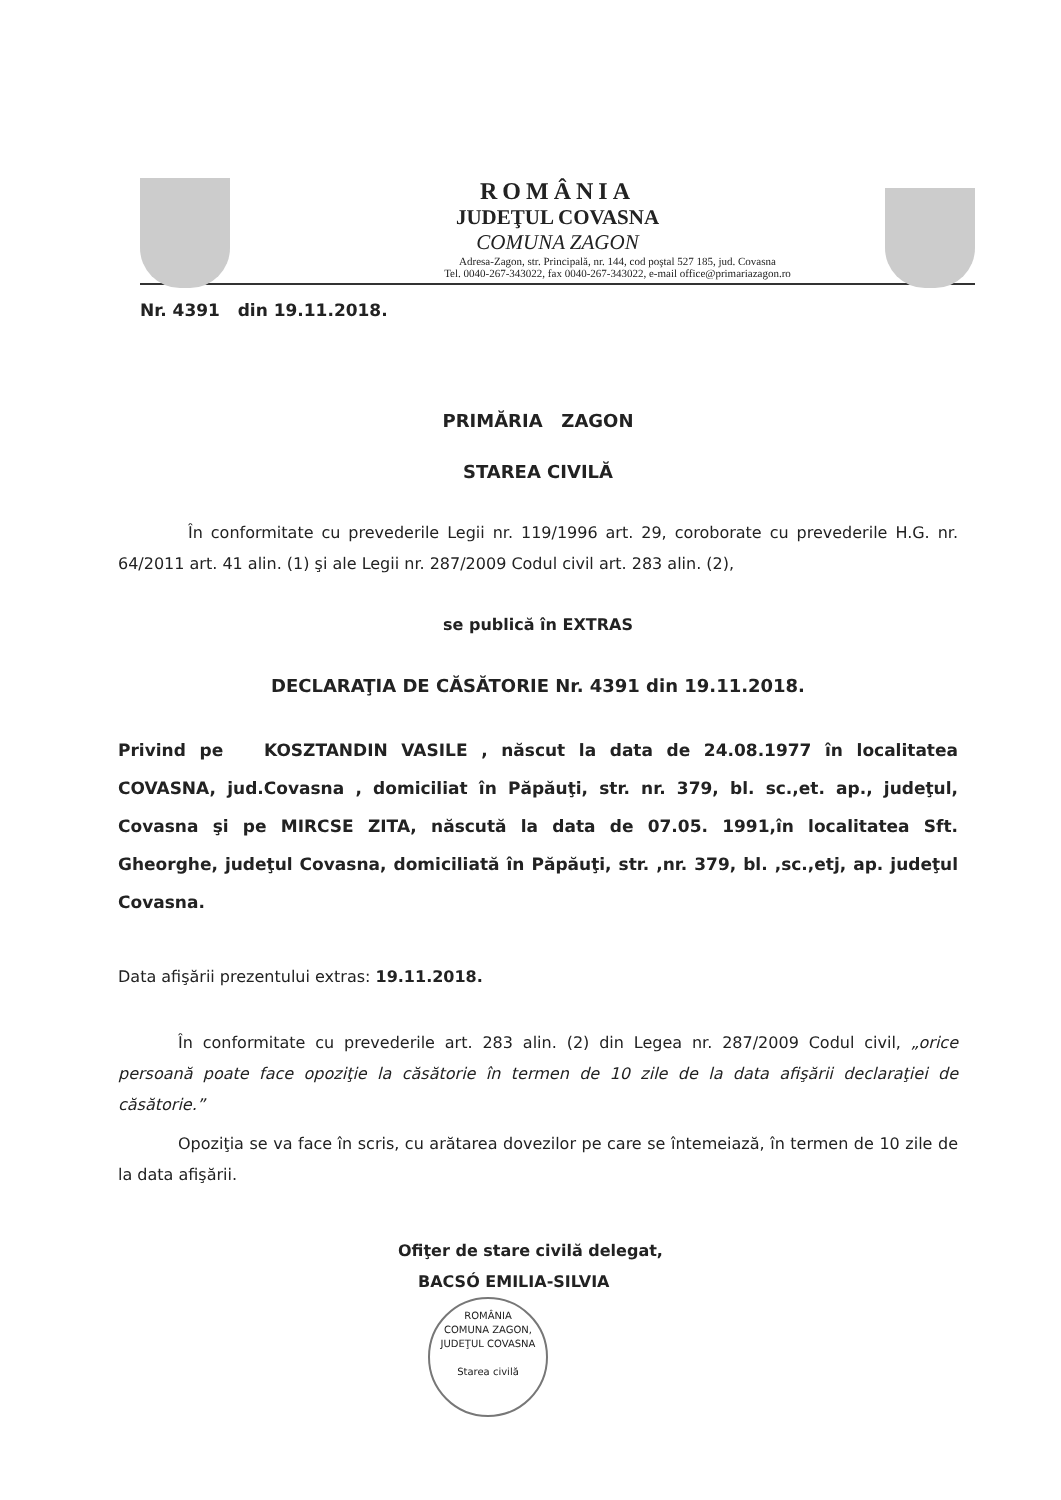ROMÂNIA
JUDEŢUL COVASNA
COMUNA ZAGON
Adresa-Zagon, str. Principală, nr. 144, cod poştal 527 185, jud. Covasna
Tel. 0040-267-343022, fax 0040-267-343022, e-mail office@primariazagon.ro
Nr. 4391 din 19.11.2018.
PRIMĂRIA ZAGON
STAREA CIVILĂ
În conformitate cu prevederile Legii nr. 119/1996 art. 29, coroborate cu prevederile H.G. nr. 64/2011 art. 41 alin. (1) şi ale Legii nr. 287/2009 Codul civil art. 283 alin. (2),
se publică în EXTRAS
DECLARAŢIA DE CĂSĂTORIE Nr. 4391 din 19.11.2018.
Privind pe KOSZTANDIN VASILE , născut la data de 24.08.1977 în localitatea COVASNA, jud.Covasna , domiciliat în Păpăuţi, str. nr. 379, bl. sc.,et. ap., judeţul, Covasna şi pe MIRCSE ZITA, născută la data de 07.05. 1991,în localitatea Sft. Gheorghe, judeţul Covasna, domiciliată în Păpăuţi, str. ,nr. 379, bl. ,sc.,etj, ap. judeţul Covasna.
Data afişării prezentului extras: 19.11.2018.
În conformitate cu prevederile art. 283 alin. (2) din Legea nr. 287/2009 Codul civil, „orice persoană poate face opoziţie la căsătorie în termen de 10 zile de la data afişării declaraţiei de căsătorie.”
Opoziţia se va face în scris, cu arătarea dovezilor pe care se întemeiază, în termen de 10 zile de la data afişării.
Ofiţer de stare civilă delegat,
BACSÓ EMILIA-SILVIA
ROMÂNIA
COMUNA ZAGON, JUDEŢUL COVASNA
Starea civilă